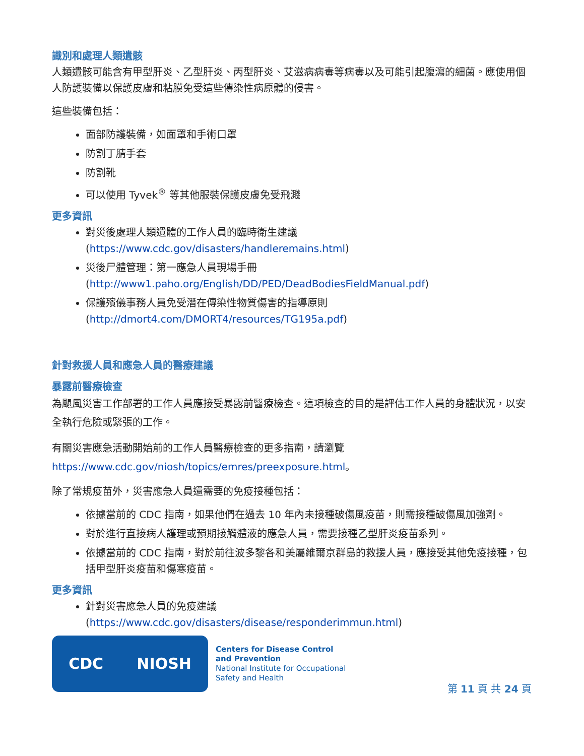識別和處理人類遺骸
人類遺骸可能含有甲型肝炎、乙型肝炎、丙型肝炎、艾滋病病毒等病毒以及可能引起腹瀉的細菌。應使用個人防護裝備以保護皮膚和粘膜免受這些傳染性病原體的侵害。
這些裝備包括：
面部防護裝備，如面罩和手術口罩
防割丁腈手套
防割靴
可以使用 Tyvek<sup>®</sup> 等其他服裝保護皮膚免受飛濺
更多資訊
對災後處理人類遺體的工作人員的臨時衛生建議 (https://www.cdc.gov/disasters/handleremains.html)
災後尸體管理：第一應急人員現場手冊 (http://www1.paho.org/English/DD/PED/DeadBodiesFieldManual.pdf)
保護殯儀事務人員免受潛在傳染性物質傷害的指導原則 (http://dmort4.com/DMORT4/resources/TG195a.pdf)
針對救援人員和應急人員的醫療建議
暴露前醫療檢查
為颶風災害工作部署的工作人員應接受暴露前醫療檢查。這項檢查的目的是評估工作人員的身體狀況，以安全執行危險或緊張的工作。
有關災害應急活動開始前的工作人員醫療檢查的更多指南，請瀏覽 https://www.cdc.gov/niosh/topics/emres/preexposure.html。
除了常規疫苗外，災害應急人員還需要的免疫接種包括：
依據當前的 CDC 指南，如果他們在過去 10 年內未接種破傷風疫苗，則需接種破傷風加強劑。
對於進行直接病人護理或預期接觸體液的應急人員，需要接種乙型肝炎疫苗系列。
依據當前的 CDC 指南，對於前往波多黎各和美屬維爾京群島的救援人員，應接受其他免疫接種，包括甲型肝炎疫苗和傷寒疫苗。
更多資訊
針對災害應急人員的免疫建議 (https://www.cdc.gov/disasters/disease/responderimmun.html)
CDC NIOSH
Centers for Disease Control
and Prevention
National Institute for Occupational
Safety and Health
第 11 頁 共 24 頁